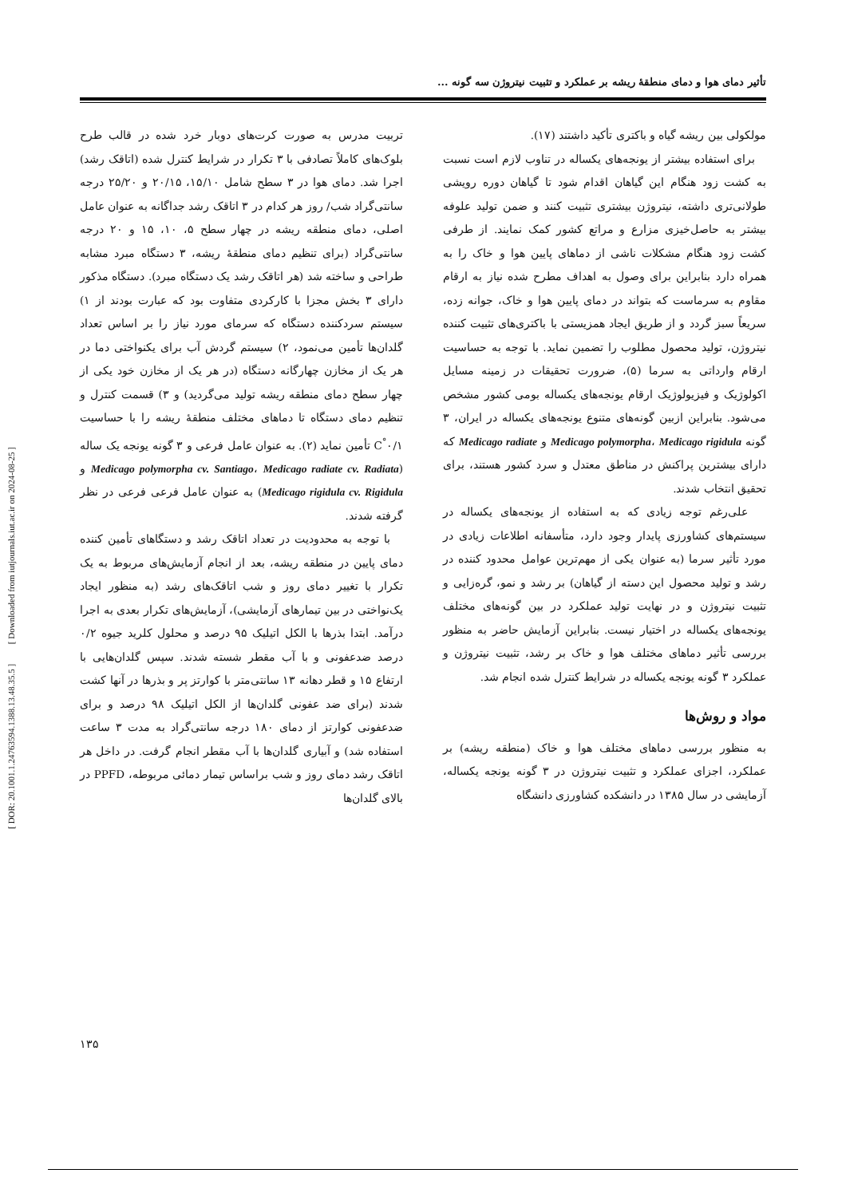[ DOR: 20.1001.1.24763594.1388.13.48.35.5 ] [ Downloaded from iutjournals.iut.ac.ir on 2024-08-25 ]
تأثیر دمای هوا و دمای منطقهٔ ریشه بر عملکرد و تثبیت نیتروژن سه گونه ...
مولکولی بین ریشه گیاه و باکتری تأکید داشتند (۱۷).
برای استفاده بیشتر از یونجه‌های یکساله در تناوب لازم است نسبت به کشت زود هنگام این گیاهان اقدام شود تا گیاهان دوره رویشی طولانی‌تری داشته، نیتروژن بیشتری تثبیت کنند و ضمن تولید علوفه بیشتر به حاصل‌خیزی مزارع و مراتع کشور کمک نمایند. از طرفی کشت زود هنگام مشکلات ناشی از دماهای پایین هوا و خاک را به همراه دارد بنابراین برای وصول به اهداف مطرح شده نیاز به ارقام مقاوم به سرماست که بتواند در دمای پایین هوا و خاک، جوانه زده، سریعاً سبز گردد و از طریق ایجاد همزیستی با باکتری‌های تثبیت کننده نیتروژن، تولید محصول مطلوب را تضمین نماید. با توجه به حساسیت ارقام وارداتی به سرما (۵)، ضرورت تحقیقات در زمینه مسایل اکولوژیک و فیزیولوژیک ارقام یونجه‌های یکساله بومی کشور مشخص می‌شود. بنابراین ازبین گونه‌های متنوع یونجه‌های یکساله در ایران، ۳ گونه Medicago polymorpha، Medicago rigidula و Medicago radiate که دارای بیشترین پراکنش در مناطق معتدل و سرد کشور هستند، برای تحقیق انتخاب شدند.
علی‌رغم توجه زیادی که به استفاده از یونجه‌های یکساله در سیستم‌های کشاورزی پایدار وجود دارد، متأسفانه اطلاعات زیادی در مورد تأثیر سرما (به عنوان یکی از مهم‌ترین عوامل محدود کننده در رشد و تولید محصول این دسته از گیاهان) بر رشد و نمو، گره‌زایی و تثبیت نیتروژن و در نهایت تولید عملکرد در بین گونه‌های مختلف یونجه‌های یکساله در اختیار نیست. بنابراین آزمایش حاضر به منظور بررسی تأثیر دماهای مختلف هوا و خاک بر رشد، تثبیت نیتروژن و عملکرد ۳ گونه یونجه یکساله در شرایط کنترل شده انجام شد.
مواد و روش‌ها
به منظور بررسی دماهای مختلف هوا و خاک (منطقه ریشه) بر عملکرد، اجزای عملکرد و تثبیت نیتروژن در ۳ گونه یونجه یکساله، آزمایشی در سال ۱۳۸۵ در دانشکده کشاورزی دانشگاه
تربیت مدرس به صورت کرت‌های دوبار خرد شده در قالب طرح بلوک‌های کاملاً تصادفی با ۳ تکرار در شرایط کنترل شده (اتاقک رشد) اجرا شد. دمای هوا در ۳ سطح شامل ۱۵/۱۰، ۲۰/۱۵ و ۲۵/۲۰ درجه سانتی‌گراد شب/ روز هر کدام در ۳ اتاقک رشد جداگانه به عنوان عامل اصلی، دمای منطقه ریشه در چهار سطح ۵، ۱۰، ۱۵ و ۲۰ درجه سانتی‌گراد (برای تنظیم دمای منطقهٔ ریشه، ۳ دستگاه مبرد مشابه طراحی و ساخته شد (هر اتاقک رشد یک دستگاه مبرد). دستگاه مذکور دارای ۳ بخش مجزا با کارکردی متفاوت بود که عبارت بودند از ۱) سیستم سردکننده دستگاه که سرمای مورد نیاز را بر اساس تعداد گلدان‌ها تأمین می‌نمود، ۲) سیستم گردش آب برای یکنواختی دما در هر یک از مخازن چهارگانه دستگاه (در هر یک از مخازن خود یکی از چهار سطح دمای منطقه ریشه تولید می‌گردید) و ۳) قسمت کنترل و تنظیم دمای دستگاه تا دماهای مختلف منطقهٔ ریشه را با حساسیت ۰/۱<sup>°</sup>C تأمین نماید (۲). به عنوان عامل فرعی و ۳ گونه یونجه یک ساله (Medicago polymorpha cv. Santiago، Medicago radiate cv. Radiata و Medicago rigidula cv. Rigidula) به عنوان عامل فرعی فرعی در نظر گرفته شدند.
با توجه به محدودیت در تعداد اتاقک رشد و دستگاهای تأمین کننده دمای پایین در منطقه ریشه، بعد از انجام آزمایش‌های مربوط به یک تکرار با تغییر دمای روز و شب اتاقک‌های رشد (به منظور ایجاد یک‌نواختی در بین تیمارهای آزمایشی)، آزمایش‌های تکرار بعدی به اجرا درآمد. ابتدا بذرها با الکل اتیلیک ۹۵ درصد و محلول کلرید جیوه ۰/۲ درصد ضدعفونی و با آب مقطر شسته شدند. سپس گلدان‌هایی با ارتفاع ۱۵ و قطر دهانه ۱۳ سانتی‌متر با کوارتز پر و بذرها در آنها کشت شدند (برای ضد عفونی گلدان‌ها از الکل اتیلیک ۹۸ درصد و برای ضدعفونی کوارتز از دمای ۱۸۰ درجه سانتی‌گراد به مدت ۳ ساعت استفاده شد) و آبیاری گلدان‌ها با آب مقطر انجام گرفت. در داخل هر اتاقک رشد دمای روز و شب براساس تیمار دمائی مربوطه، PPFD در بالای گلدان‌ها
۱۳۵